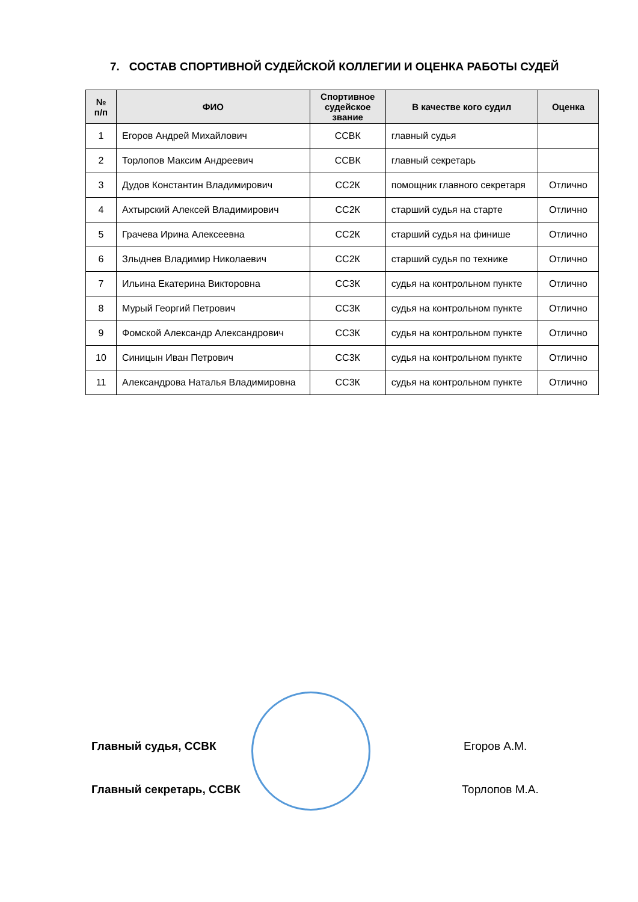7. СОСТАВ СПОРТИВНОЙ СУДЕЙСКОЙ КОЛЛЕГИИ И ОЦЕНКА РАБОТЫ СУДЕЙ
| № п/п | ФИО | Спортивное судейское звание | В качестве кого судил | Оценка |
| --- | --- | --- | --- | --- |
| 1 | Егоров Андрей Михайлович | ССВК | главный судья | |
| 2 | Торлопов Максим Андреевич | ССВК | главный секретарь | |
| 3 | Дудов Константин Владимирович | СС2К | помощник главного секретаря | Отлично |
| 4 | Ахтырский Алексей Владимирович | СС2К | старший судья на старте | Отлично |
| 5 | Грачева Ирина Алексеевна | СС2К | старший судья на финише | Отлично |
| 6 | Злыднев Владимир Николаевич | СС2К | старший судья по технике | Отлично |
| 7 | Ильина Екатерина Викторовна | СС3К | судья на контрольном пункте | Отлично |
| 8 | Мурый Георгий Петрович | СС3К | судья на контрольном пункте | Отлично |
| 9 | Фомской Александр Александрович | СС3К | судья на контрольном пункте | Отлично |
| 10 | Синицын Иван Петрович | СС3К | судья на контрольном пункте | Отлично |
| 11 | Александрова Наталья Владимировна | СС3К | судья на контрольном пункте | Отлично |
Главный судья, ССВК Егоров А.М.
Главный секретарь, ССВК Торлопов М.А.